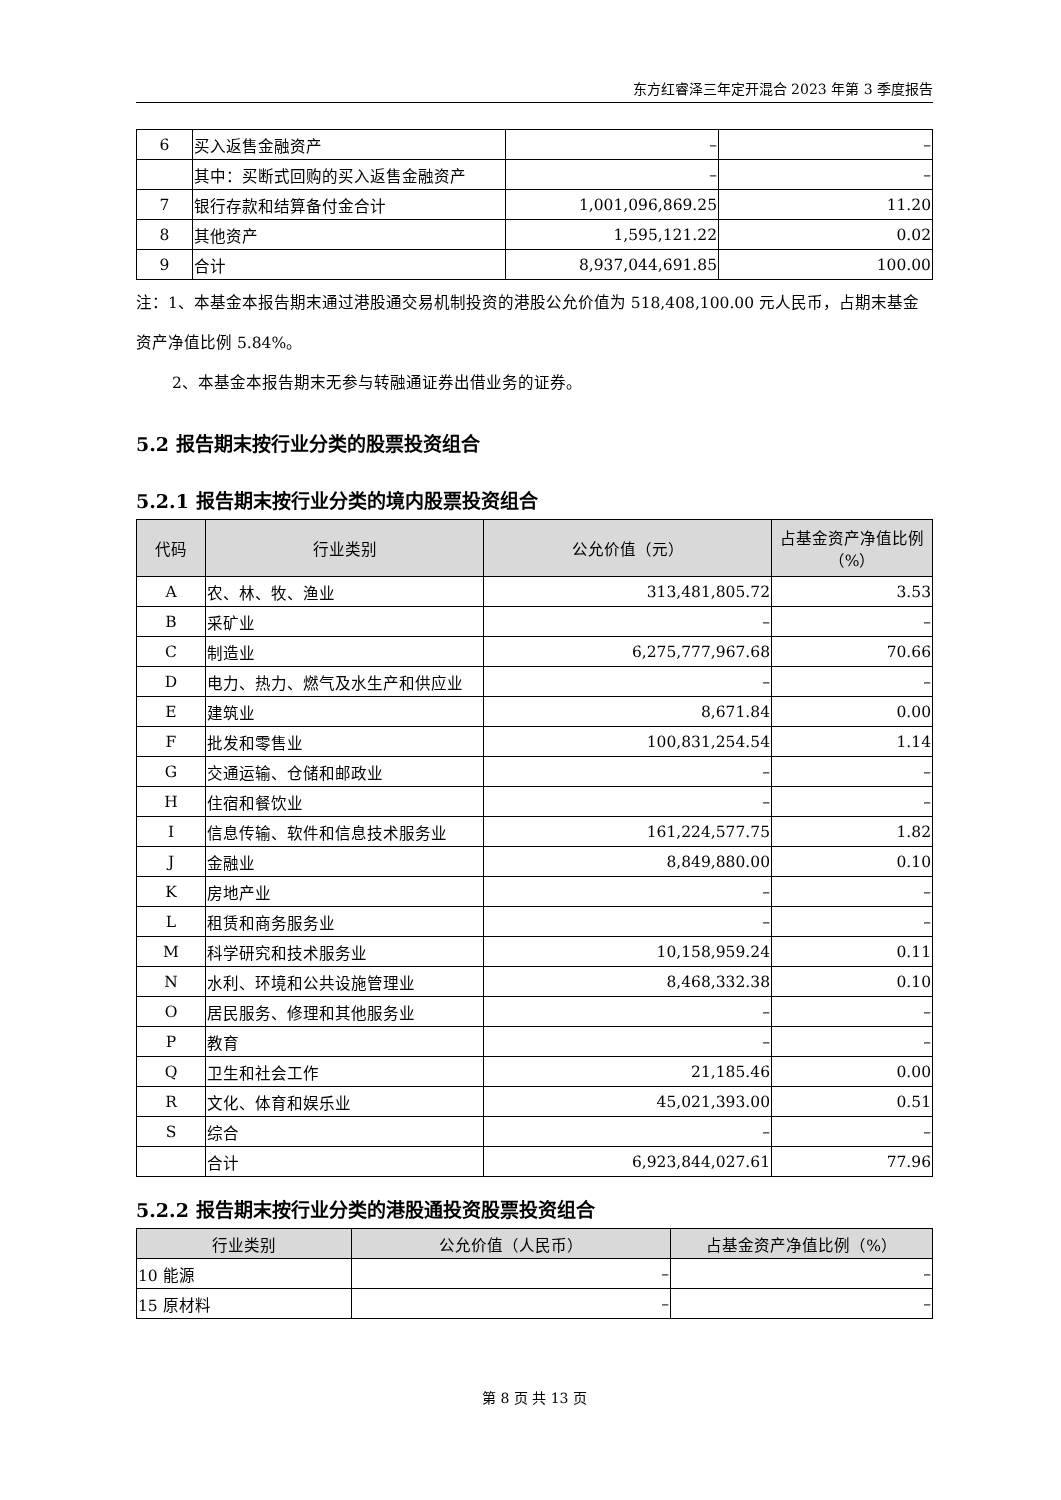东方红睿泽三年定开混合 2023 年第 3 季度报告
| 6 | 买入返售金融资产 | – | – |
| | 其中：买断式回购的买入返售金融资产 | – | – |
| 7 | 银行存款和结算备付金合计 | 1,001,096,869.25 | 11.20 |
| 8 | 其他资产 | 1,595,121.22 | 0.02 |
| 9 | 合计 | 8,937,044,691.85 | 100.00 |
注：1、本基金本报告期末通过港股通交易机制投资的港股公允价值为 518,408,100.00 元人民币，占期末基金资产净值比例 5.84%。
2、本基金本报告期末无参与转融通证券出借业务的证券。
5.2 报告期末按行业分类的股票投资组合
5.2.1 报告期末按行业分类的境内股票投资组合
| 代码 | 行业类别 | 公允价值（元） | 占基金资产净值比例（%） |
| --- | --- | --- | --- |
| A | 农、林、牧、渔业 | 313,481,805.72 | 3.53 |
| B | 采矿业 | – | – |
| C | 制造业 | 6,275,777,967.68 | 70.66 |
| D | 电力、热力、燃气及水生产和供应业 | – | – |
| E | 建筑业 | 8,671.84 | 0.00 |
| F | 批发和零售业 | 100,831,254.54 | 1.14 |
| G | 交通运输、仓储和邮政业 | – | – |
| H | 住宿和餐饮业 | – | – |
| I | 信息传输、软件和信息技术服务业 | 161,224,577.75 | 1.82 |
| J | 金融业 | 8,849,880.00 | 0.10 |
| K | 房地产业 | – | – |
| L | 租赁和商务服务业 | – | – |
| M | 科学研究和技术服务业 | 10,158,959.24 | 0.11 |
| N | 水利、环境和公共设施管理业 | 8,468,332.38 | 0.10 |
| O | 居民服务、修理和其他服务业 | – | – |
| P | 教育 | – | – |
| Q | 卫生和社会工作 | 21,185.46 | 0.00 |
| R | 文化、体育和娱乐业 | 45,021,393.00 | 0.51 |
| S | 综合 | – | – |
| | 合计 | 6,923,844,027.61 | 77.96 |
5.2.2 报告期末按行业分类的港股通投资股票投资组合
| 行业类别 | 公允价值（人民币） | 占基金资产净值比例（%） |
| --- | --- | --- |
| 10 能源 | – | – |
| 15 原材料 | – | – |
第 8 页 共 13 页